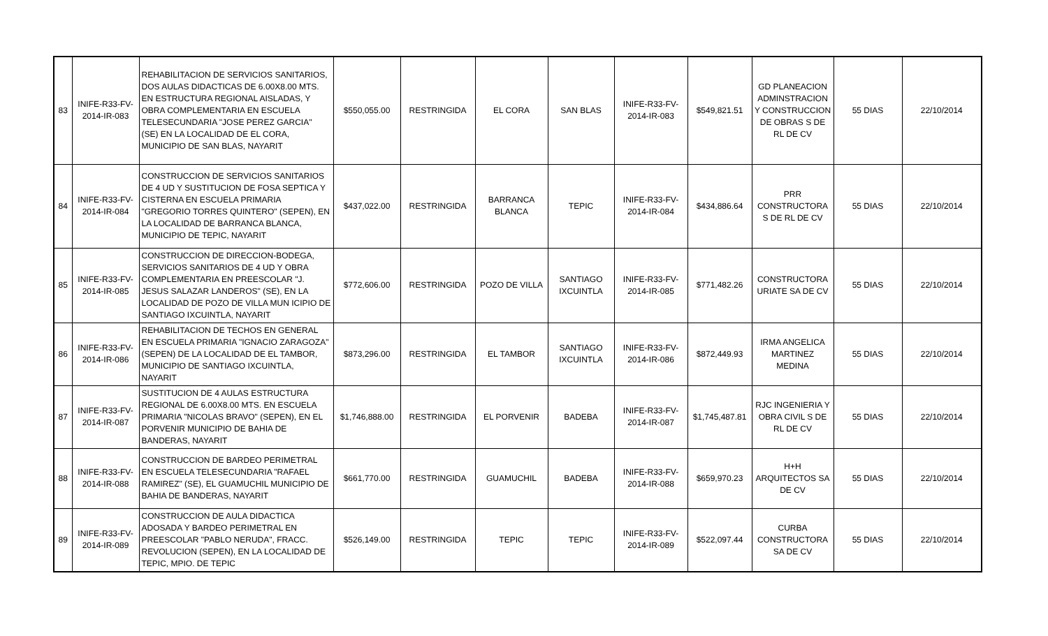| 83 | INIFE-R33-FV-2014-IR-083 | REHABILITACION DE SERVICIOS SANITARIOS, DOS AULAS DIDACTICAS DE 6.00X8.00 MTS. EN ESTRUCTURA REGIONAL AISLADAS, Y OBRA COMPLEMENTARIA EN ESCUELA TELESECUNDARIA "JOSE PEREZ GARCIA" (SE) EN LA LOCALIDAD DE EL CORA, MUNICIPIO DE SAN BLAS, NAYARIT | $550,055.00 | RESTRINGIDA | EL CORA | SAN BLAS | INIFE-R33-FV-2014-IR-083 | $549,821.51 | GD PLANEACION ADMINSTRACION Y CONSTRUCCION DE OBRAS S DE RL DE CV | 55 DIAS | 22/10/2014 |
| 84 | INIFE-R33-FV-2014-IR-084 | CONSTRUCCION DE SERVICIOS SANITARIOS DE 4 UD Y SUSTITUCION DE FOSA SEPTICA Y CISTERNA EN ESCUELA PRIMARIA "GREGORIO TORRES QUINTERO" (SEPEN), EN LA LOCALIDAD DE BARRANCA BLANCA, MUNICIPIO DE TEPIC, NAYARIT | $437,022.00 | RESTRINGIDA | BARRANCA BLANCA | TEPIC | INIFE-R33-FV-2014-IR-084 | $434,886.64 | PRR CONSTRUCTORA S DE RL DE CV | 55 DIAS | 22/10/2014 |
| 85 | INIFE-R33-FV-2014-IR-085 | CONSTRUCCION DE DIRECCION-BODEGA, SERVICIOS SANITARIOS DE 4 UD Y OBRA COMPLEMENTARIA EN PREESCOLAR "J. JESUS SALAZAR LANDEROS" (SE), EN LA LOCALIDAD DE POZO DE VILLA MUN ICIPIO DE SANTIAGO IXCUINTLA, NAYARIT | $772,606.00 | RESTRINGIDA | POZO DE VILLA | SANTIAGO IXCUINTLA | INIFE-R33-FV-2014-IR-085 | $771,482.26 | CONSTRUCTORA URIATE SA DE CV | 55 DIAS | 22/10/2014 |
| 86 | INIFE-R33-FV-2014-IR-086 | REHABILITACION DE TECHOS EN GENERAL EN ESCUELA PRIMARIA "IGNACIO ZARAGOZA" (SEPEN) DE LA LOCALIDAD DE EL TAMBOR, MUNICIPIO DE SANTIAGO IXCUINTLA, NAYARIT | $873,296.00 | RESTRINGIDA | EL TAMBOR | SANTIAGO IXCUINTLA | INIFE-R33-FV-2014-IR-086 | $872,449.93 | IRMA ANGELICA MARTINEZ MEDINA | 55 DIAS | 22/10/2014 |
| 87 | INIFE-R33-FV-2014-IR-087 | SUSTITUCION DE 4 AULAS ESTRUCTURA REGIONAL DE 6.00X8.00 MTS. EN ESCUELA PRIMARIA "NICOLAS BRAVO" (SEPEN), EN EL PORVENIR MUNICIPIO DE BAHIA DE BANDERAS, NAYARIT | $1,746,888.00 | RESTRINGIDA | EL PORVENIR | BADEBA | INIFE-R33-FV-2014-IR-087 | $1,745,487.81 | RJC INGENIERIA Y OBRA CIVIL S DE RL DE CV | 55 DIAS | 22/10/2014 |
| 88 | INIFE-R33-FV-2014-IR-088 | CONSTRUCCION DE BARDEO PERIMETRAL EN ESCUELA TELESECUNDARIA "RAFAEL RAMIREZ" (SE), EL GUAMUCHIL MUNICIPIO DE BAHIA DE BANDERAS, NAYARIT | $661,770.00 | RESTRINGIDA | GUAMUCHIL | BADEBA | INIFE-R33-FV-2014-IR-088 | $659,970.23 | H+H ARQUITECTOS SA DE CV | 55 DIAS | 22/10/2014 |
| 89 | INIFE-R33-FV-2014-IR-089 | CONSTRUCCION DE AULA DIDACTICA ADOSADA Y BARDEO PERIMETRAL EN PREESCOLAR "PABLO NERUDA", FRACC. REVOLUCION (SEPEN), EN LA LOCALIDAD DE TEPIC, MPIO. DE TEPIC | $526,149.00 | RESTRINGIDA | TEPIC | TEPIC | INIFE-R33-FV-2014-IR-089 | $522,097.44 | CURBA CONSTRUCTORA SA DE CV | 55 DIAS | 22/10/2014 |